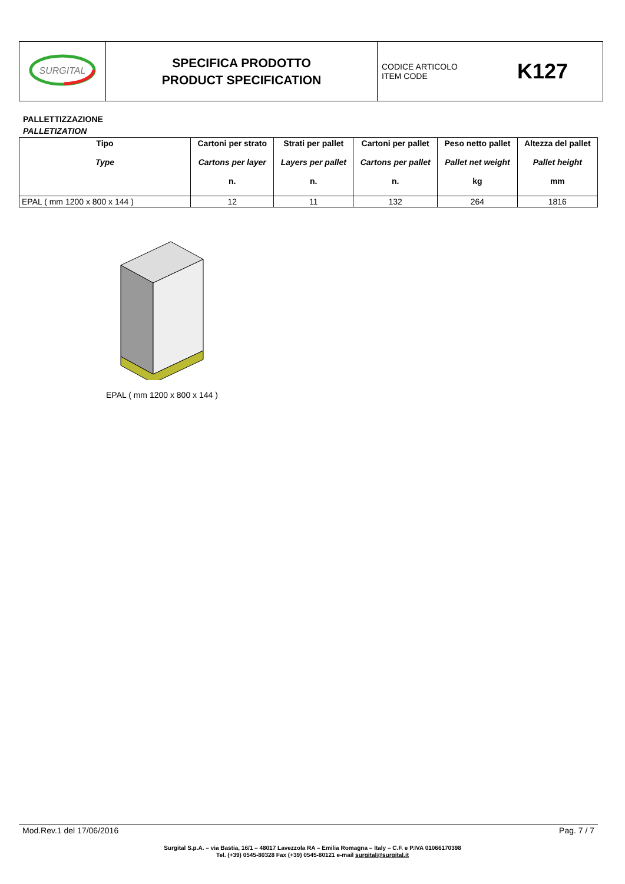| SURGITAL | SPECIFICA PRODOTTO PRODUCT SPECIFICATION | CODICE ARTICOLO ITEM CODE K127 |
PALLETTIZZAZIONE
PALLETIZATION
| Tipo Type | Cartoni per strato Cartons per layer n. | Strati per pallet Layers per pallet n. | Cartoni per pallet Cartons per pallet n. | Peso netto pallet Pallet net weight kg | Altezza del pallet Pallet height mm |
| --- | --- | --- | --- | --- | --- |
| EPAL ( mm 1200 x 800 x 144 ) | 12 | 11 | 132 | 264 | 1816 |
EPAL ( mm 1200 x 800 x 144 )
Mod.Rev.1 del 17/06/2016 Pag. 7 / 7
Surgital S.p.A. – via Bastia, 16/1 – 48017 Lavezzola RA – Emilia Romagna – Italy – C.F. e P.IVA 01066170398
Tel. (+39) 0545-80328 Fax (+39) 0545-80121 e-mail surgital@surgital.it